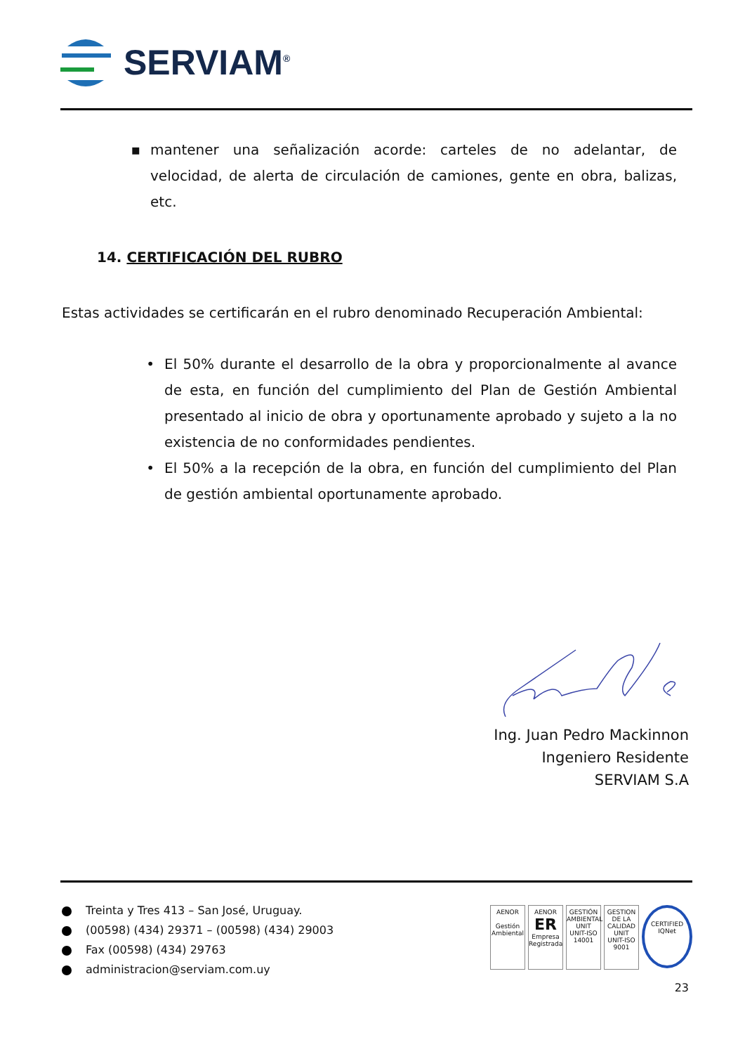SERVIAM<sup>®</sup>
▪ mantener una señalización acorde: carteles de no adelantar, de velocidad, de alerta de circulación de camiones, gente en obra, balizas, etc.
14. CERTIFICACIÓN DEL RUBRO
Estas actividades se certificarán en el rubro denominado Recuperación Ambiental:
• El 50% durante el desarrollo de la obra y proporcionalmente al avance de esta, en función del cumplimiento del Plan de Gestión Ambiental presentado al inicio de obra y oportunamente aprobado y sujeto a la no existencia de no conformidades pendientes.
• El 50% a la recepción de la obra, en función del cumplimiento del Plan de gestión ambiental oportunamente aprobado.
Ing. Juan Pedro Mackinnon
Ingeniero Residente
SERVIAM S.A
Treinta y Tres 413 – San José, Uruguay.
(00598) (434) 29371 – (00598) (434) 29003
Fax (00598) (434) 29763
administracion@serviam.com.uy
AENOR
Gestión Ambiental
AENOR
ER
Empresa Registrada
GESTIÓN AMBIENTAL
UNIT
UNIT-ISO 14001
GESTION DE LA CALIDAD
UNIT
UNIT-ISO 9001
CERTIFIED
IQNet
23